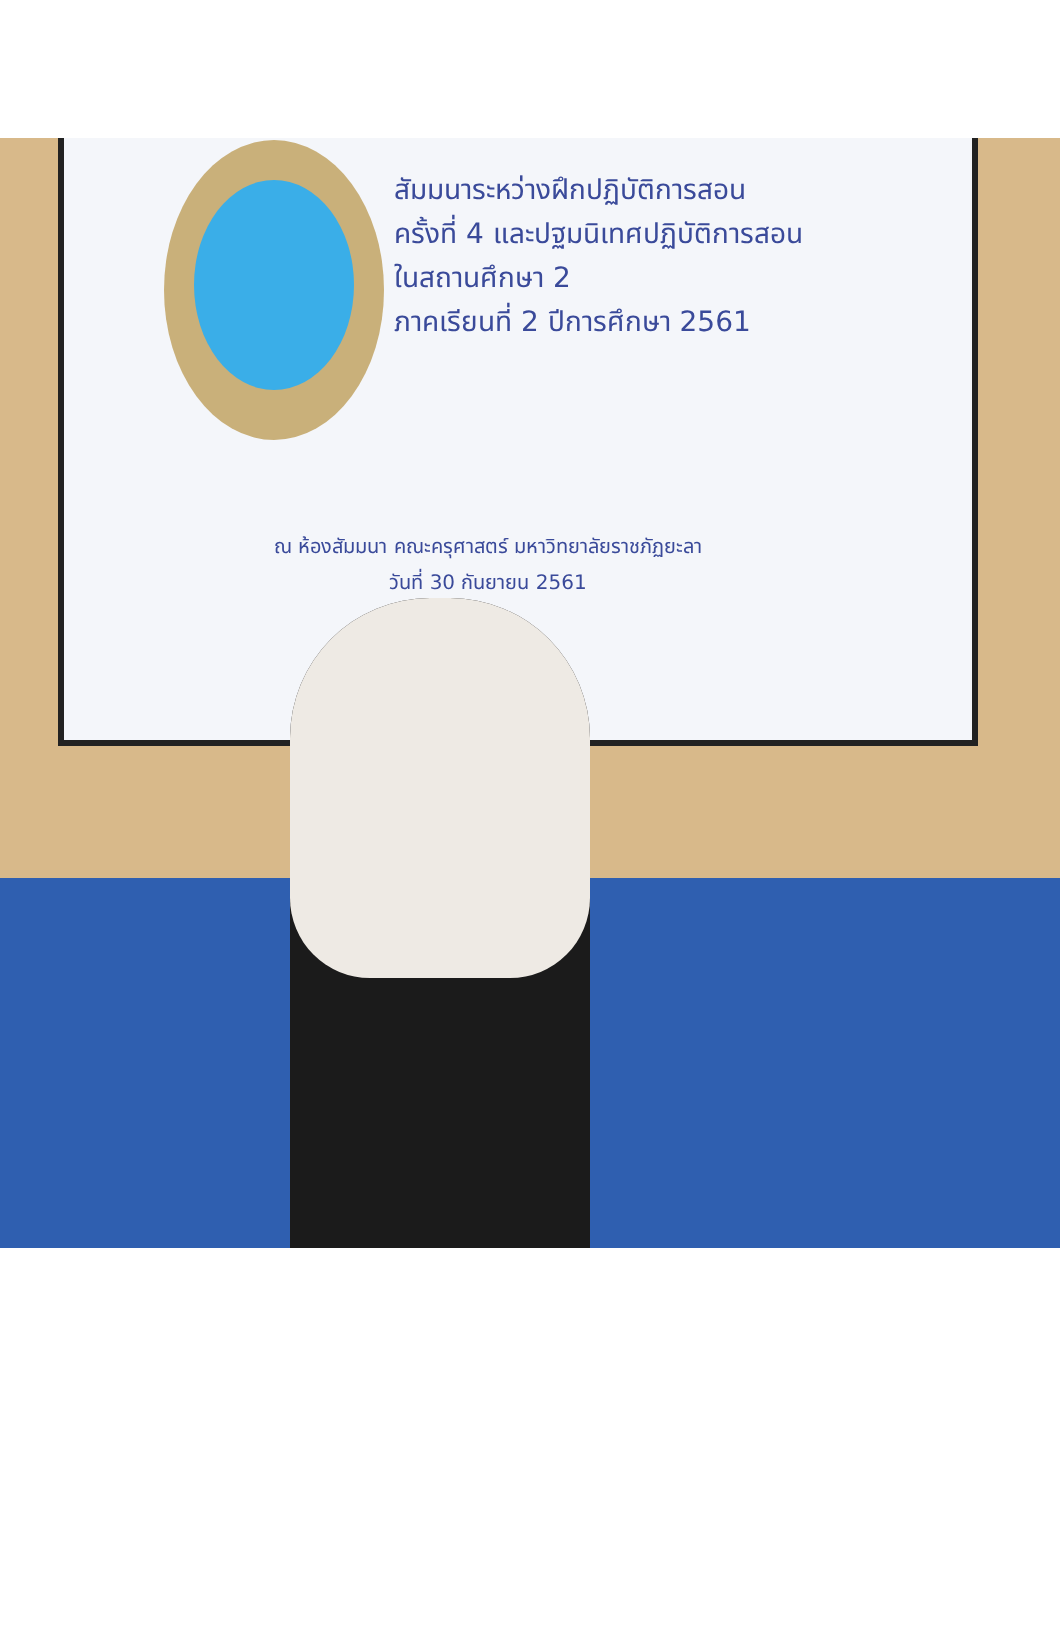สัมมนาระหว่างฝึกปฏิบัติการสอน
ครั้งที่ 4 และปฐมนิเทศปฏิบัติการสอน
ในสถานศึกษา 2
ภาคเรียนที่ 2 ปีการศึกษา 2561
ณ ห้องสัมมนา คณะครุศาสตร์ มหาวิทยาลัยราชภัฏยะลา
วันที่ 30 กันยายน 2561